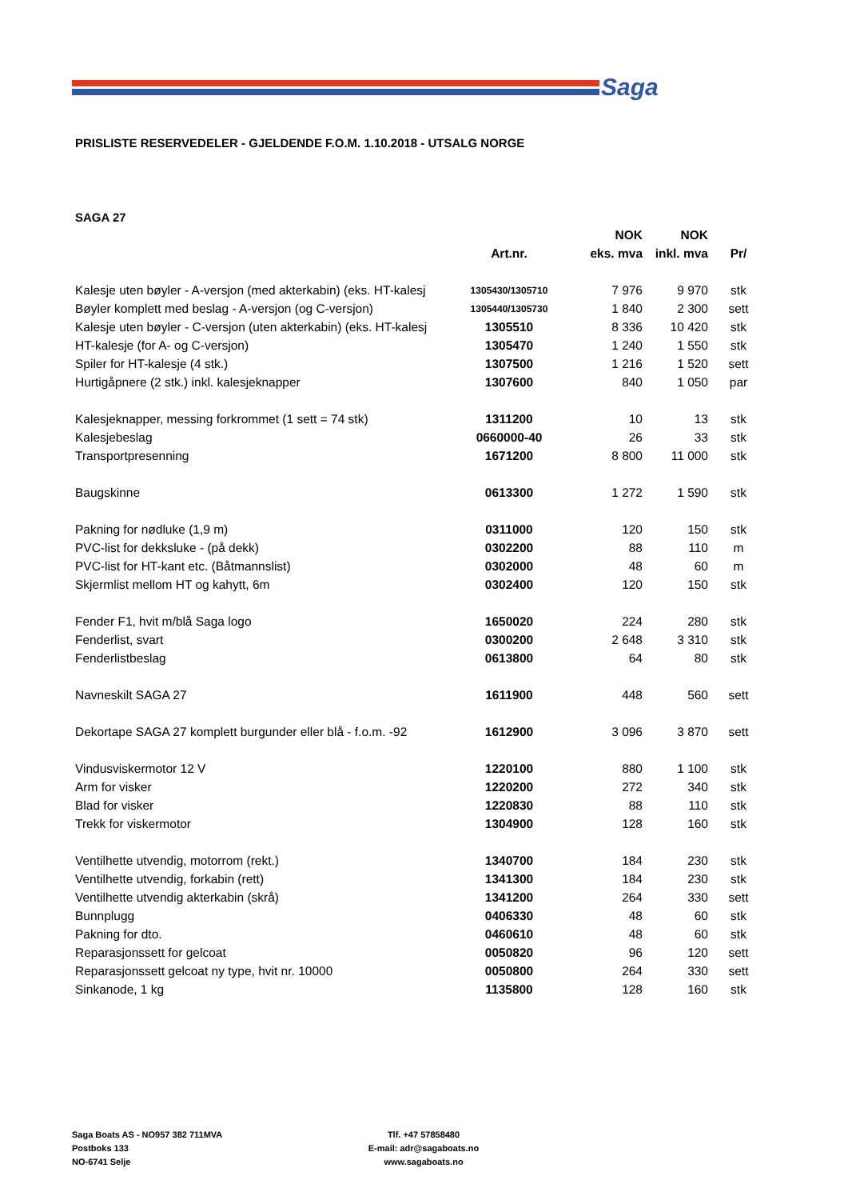Saga
PRISLISTE RESERVEDELER - GJELDENDE F.O.M. 1.10.2018 - UTSALG NORGE
SAGA 27
| | | NOK | NOK | |
| --- | --- | --- | --- | --- |
| | Art.nr. | eks. mva | inkl. mva | Pr/ |
| Kalesje uten bøyler - A-versjon (med akterkabin) (eks. HT-kalesj | 1305430/1305710 | 7 976 | 9 970 | stk |
| Bøyler komplett med beslag - A-versjon (og C-versjon) | 1305440/1305730 | 1 840 | 2 300 | sett |
| Kalesje uten bøyler - C-versjon (uten akterkabin) (eks. HT-kalesj | 1305510 | 8 336 | 10 420 | stk |
| HT-kalesje (for A- og C-versjon) | 1305470 | 1 240 | 1 550 | stk |
| Spiler for HT-kalesje (4 stk.) | 1307500 | 1 216 | 1 520 | sett |
| Hurtigåpnere (2 stk.) inkl. kalesjeknapper | 1307600 | 840 | 1 050 | par |
| Kalesjeknapper, messing forkrommet (1 sett = 74 stk) | 1311200 | 10 | 13 | stk |
| Kalesjebeslag | 0660000-40 | 26 | 33 | stk |
| Transportpresenning | 1671200 | 8 800 | 11 000 | stk |
| Baugskinne | 0613300 | 1 272 | 1 590 | stk |
| Pakning for nødluke (1,9 m) | 0311000 | 120 | 150 | stk |
| PVC-list for dekksluke - (på dekk) | 0302200 | 88 | 110 | m |
| PVC-list for HT-kant etc. (Båtmannslist) | 0302000 | 48 | 60 | m |
| Skjermlist mellom HT og kahytt, 6m | 0302400 | 120 | 150 | stk |
| Fender F1, hvit m/blå Saga logo | 1650020 | 224 | 280 | stk |
| Fenderlist, svart | 0300200 | 2 648 | 3 310 | stk |
| Fenderlistbeslag | 0613800 | 64 | 80 | stk |
| Navneskilt SAGA 27 | 1611900 | 448 | 560 | sett |
| Dekortape SAGA 27 komplett burgunder eller blå - f.o.m. -92 | 1612900 | 3 096 | 3 870 | sett |
| Vindusviskermotor 12 V | 1220100 | 880 | 1 100 | stk |
| Arm for visker | 1220200 | 272 | 340 | stk |
| Blad for visker | 1220830 | 88 | 110 | stk |
| Trekk for viskermotor | 1304900 | 128 | 160 | stk |
| Ventilhette utvendig, motorrom (rekt.) | 1340700 | 184 | 230 | stk |
| Ventilhette utvendig, forkabin (rett) | 1341300 | 184 | 230 | stk |
| Ventilhette utvendig akterkabin (skrå) | 1341200 | 264 | 330 | sett |
| Bunnplugg | 0406330 | 48 | 60 | stk |
| Pakning for dto. | 0460610 | 48 | 60 | stk |
| Reparasjonssett for gelcoat | 0050820 | 96 | 120 | sett |
| Reparasjonssett gelcoat ny type, hvit nr. 10000 | 0050800 | 264 | 330 | sett |
| Sinkanode, 1 kg | 1135800 | 128 | 160 | stk |
Saga Boats AS - NO957 382 711MVA
Postboks 133
NO-6741 Selje
Tlf. +47 57858480
E-mail: adr@sagaboats.no
www.sagaboats.no